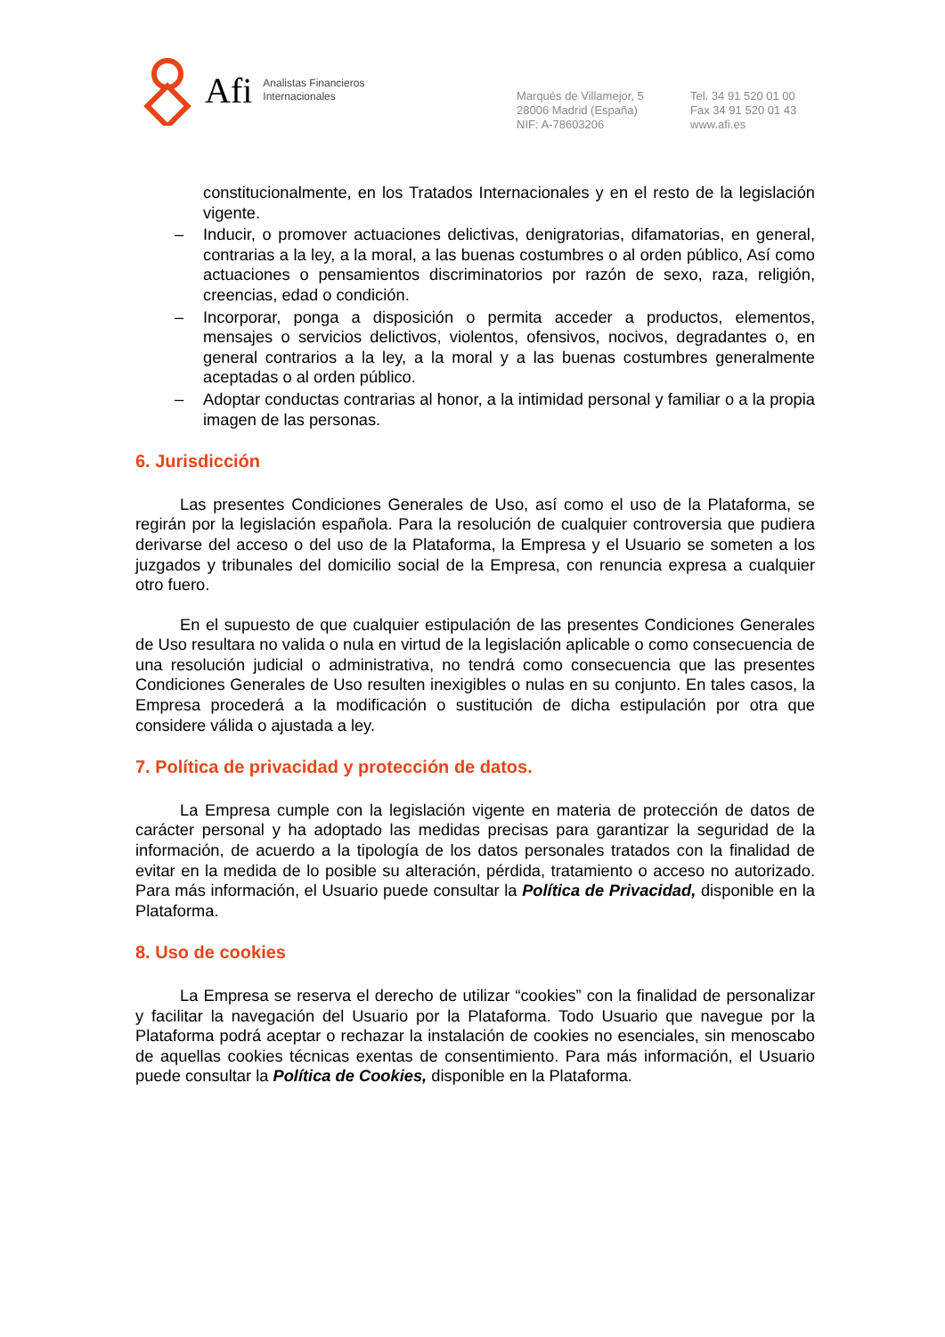Afi Analistas Financieros
Internacionales
Marqués de Villamejor, 5
28006 Madrid (España)
NIF: A-78603206
Tel. 34 91 520 01 00
Fax 34 91 520 01 43
www.afi.es
constitucionalmente, en los Tratados Internacionales y en el resto de la legislación vigente.
– Inducir, o promover actuaciones delictivas, denigratorias, difamatorias, en general, contrarias a la ley, a la moral, a las buenas costumbres o al orden público, Así como actuaciones o pensamientos discriminatorios por razón de sexo, raza, religión, creencias, edad o condición.
– Incorporar, ponga a disposición o permita acceder a productos, elementos, mensajes o servicios delictivos, violentos, ofensivos, nocivos, degradantes o, en general contrarios a la ley, a la moral y a las buenas costumbres generalmente aceptadas o al orden público.
– Adoptar conductas contrarias al honor, a la intimidad personal y familiar o a la propia imagen de las personas.
6. Jurisdicción
Las presentes Condiciones Generales de Uso, así como el uso de la Plataforma, se regirán por la legislación española. Para la resolución de cualquier controversia que pudiera derivarse del acceso o del uso de la Plataforma, la Empresa y el Usuario se someten a los juzgados y tribunales del domicilio social de la Empresa, con renuncia expresa a cualquier otro fuero.
En el supuesto de que cualquier estipulación de las presentes Condiciones Generales de Uso resultara no valida o nula en virtud de la legislación aplicable o como consecuencia de una resolución judicial o administrativa, no tendrá como consecuencia que las presentes Condiciones Generales de Uso resulten inexigibles o nulas en su conjunto. En tales casos, la Empresa procederá a la modificación o sustitución de dicha estipulación por otra que considere válida o ajustada a ley.
7. Política de privacidad y protección de datos.
La Empresa cumple con la legislación vigente en materia de protección de datos de carácter personal y ha adoptado las medidas precisas para garantizar la seguridad de la información, de acuerdo a la tipología de los datos personales tratados con la finalidad de evitar en la medida de lo posible su alteración, pérdida, tratamiento o acceso no autorizado. Para más información, el Usuario puede consultar la Política de Privacidad, disponible en la Plataforma.
8. Uso de cookies
La Empresa se reserva el derecho de utilizar “cookies” con la finalidad de personalizar y facilitar la navegación del Usuario por la Plataforma. Todo Usuario que navegue por la Plataforma podrá aceptar o rechazar la instalación de cookies no esenciales, sin menoscabo de aquellas cookies técnicas exentas de consentimiento. Para más información, el Usuario puede consultar la Política de Cookies, disponible en la Plataforma.